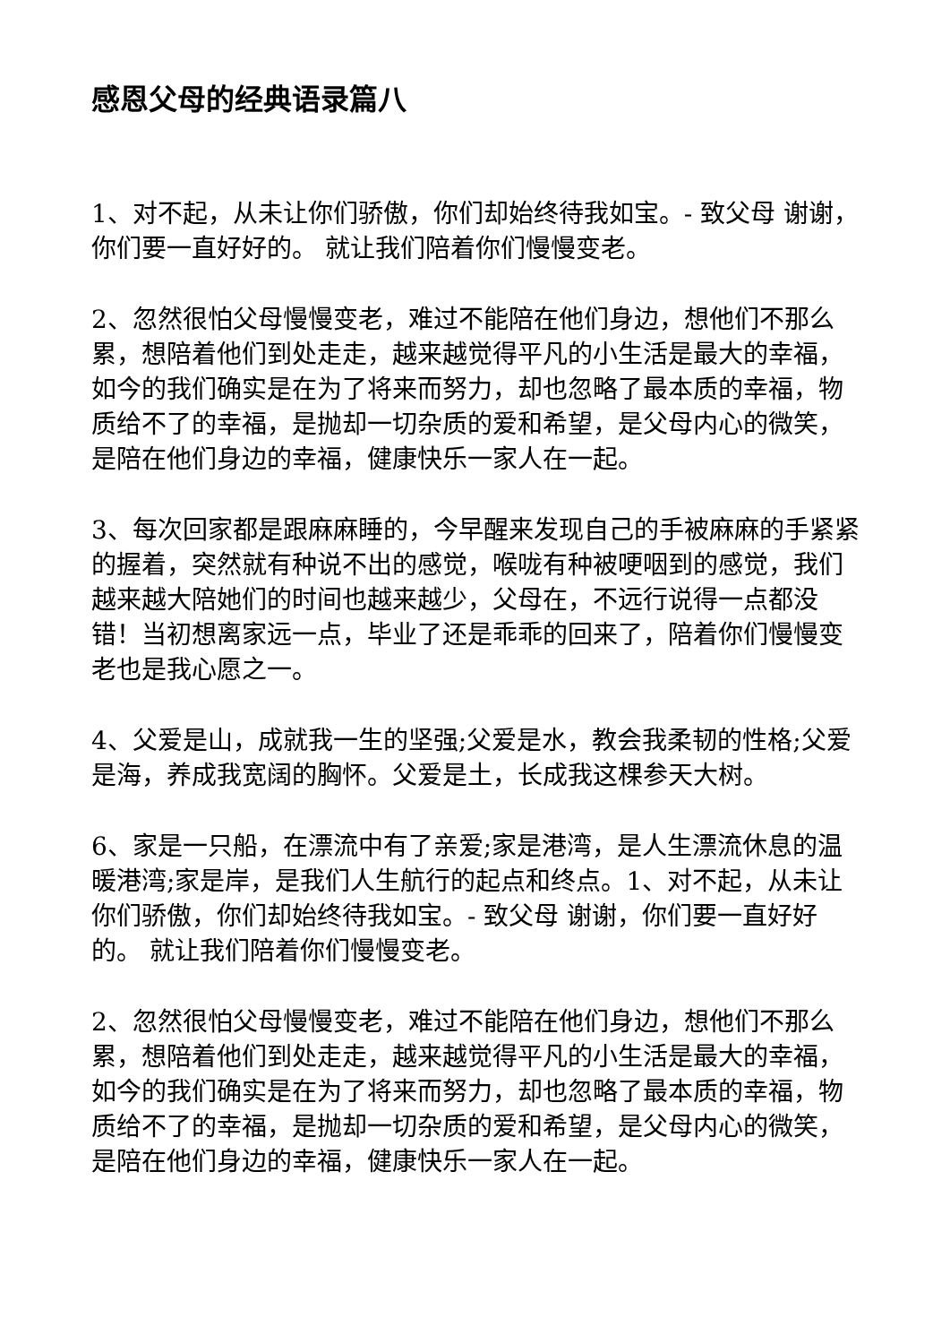感恩父母的经典语录篇八
1、对不起，从未让你们骄傲，你们却始终待我如宝。- 致父母 谢谢，你们要一直好好的。 就让我们陪着你们慢慢变老。
2、忽然很怕父母慢慢变老，难过不能陪在他们身边，想他们不那么累，想陪着他们到处走走，越来越觉得平凡的小生活是最大的幸福，如今的我们确实是在为了将来而努力，却也忽略了最本质的幸福，物质给不了的幸福，是抛却一切杂质的爱和希望，是父母内心的微笑，是陪在他们身边的幸福，健康快乐一家人在一起。
3、每次回家都是跟麻麻睡的，今早醒来发现自己的手被麻麻的手紧紧的握着，突然就有种说不出的感觉，喉咙有种被哽咽到的感觉，我们越来越大陪她们的时间也越来越少，父母在，不远行说得一点都没错！当初想离家远一点，毕业了还是乖乖的回来了，陪着你们慢慢变老也是我心愿之一。
4、父爱是山，成就我一生的坚强;父爱是水，教会我柔韧的性格;父爱是海，养成我宽阔的胸怀。父爱是土，长成我这棵参天大树。
6、家是一只船，在漂流中有了亲爱;家是港湾，是人生漂流休息的温暖港湾;家是岸，是我们人生航行的起点和终点。1、对不起，从未让你们骄傲，你们却始终待我如宝。- 致父母 谢谢，你们要一直好好的。 就让我们陪着你们慢慢变老。
2、忽然很怕父母慢慢变老，难过不能陪在他们身边，想他们不那么累，想陪着他们到处走走，越来越觉得平凡的小生活是最大的幸福，如今的我们确实是在为了将来而努力，却也忽略了最本质的幸福，物质给不了的幸福，是抛却一切杂质的爱和希望，是父母内心的微笑，是陪在他们身边的幸福，健康快乐一家人在一起。